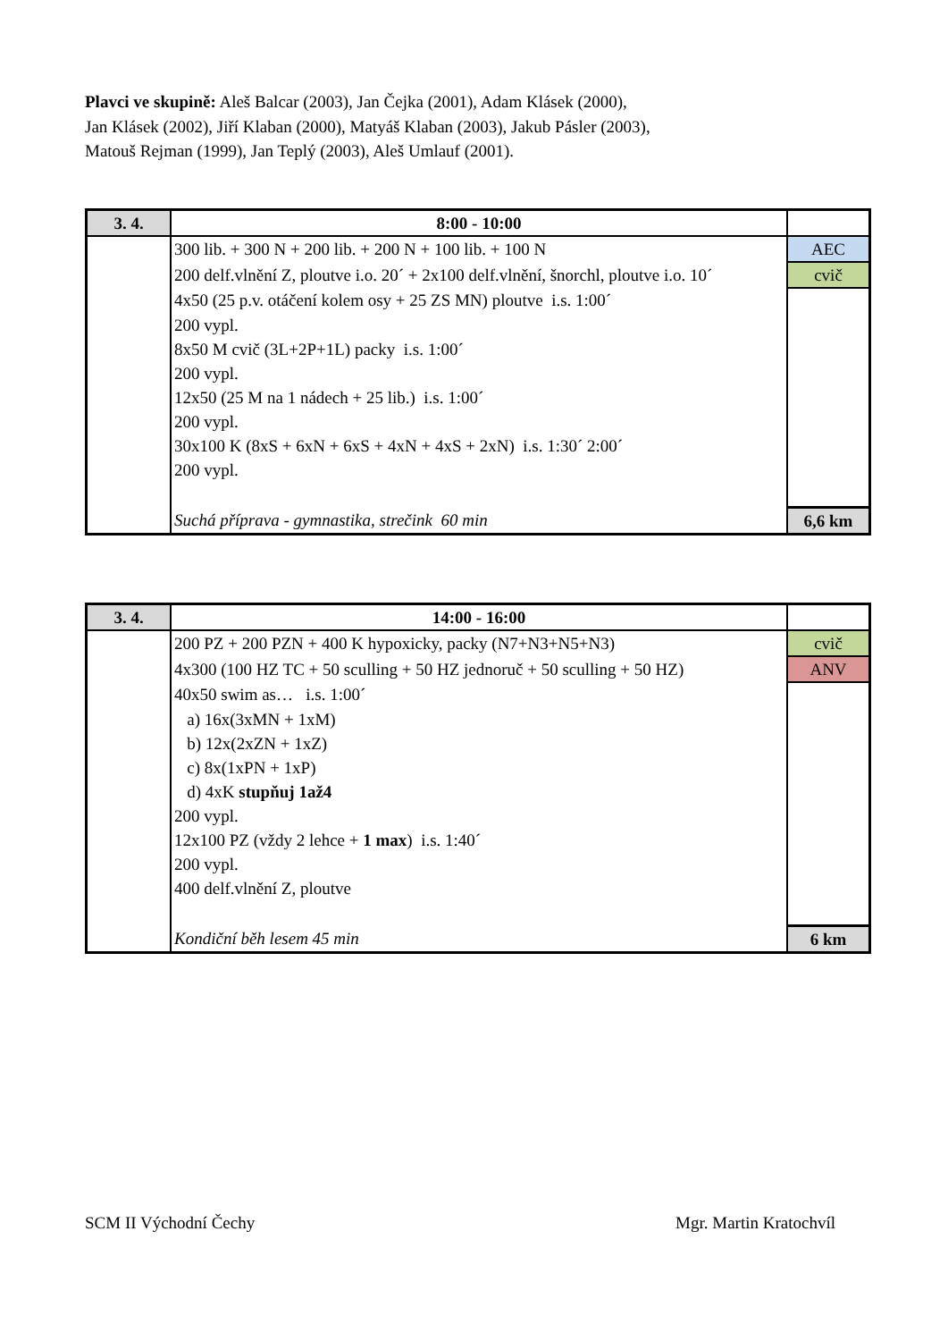Plavci ve skupině: Aleš Balcar (2003), Jan Čejka (2001), Adam Klásek (2000),
Jan Klásek (2002), Jiří Klaban (2000), Matyáš Klaban (2003), Jakub Pásler (2003),
Matouš Rejman (1999), Jan Teplý (2003), Aleš Umlauf (2001).
| 3. 4. | 8:00 - 10:00 | |
| | 300 lib. + 300 N + 200 lib. + 200 N + 100 lib. + 100 N | AEC |
| | 200 delf.vlnění Z, ploutve i.o. 20´ + 2x100 delf.vlnění, šnorchl, ploutve i.o. 10´ | cvič |
| | 4x50 (25 p.v. otáčení kolem osy + 25 ZS MN) ploutve i.s. 1:00´ | |
| | 200 vypl. | |
| | 8x50 M cvič (3L+2P+1L) packy i.s. 1:00´ | |
| | 200 vypl. | |
| | 12x50 (25 M na 1 nádech + 25 lib.) i.s. 1:00´ | |
| | 200 vypl. | |
| | 30x100 K (8xS + 6xN + 6xS + 4xN + 4xS + 2xN) i.s. 1:30´ 2:00´ | |
| | 200 vypl. | |
| | Suchá příprava - gymnastika, strečink 60 min | 6,6 km |
| 3. 4. | 14:00 - 16:00 | |
| | 200 PZ + 200 PZN + 400 K hypoxicky, packy (N7+N3+N5+N3) | cvič |
| | 4x300 (100 HZ TC + 50 sculling + 50 HZ jednoruč + 50 sculling + 50 HZ) | ANV |
| | 40x50 swim as… i.s. 1:00´ | |
| | a) 16x(3xMN + 1xM) | |
| | b) 12x(2xZN + 1xZ) | |
| | c) 8x(1xPN + 1xP) | |
| | d) 4xK stupňuj 1až4 | |
| | 200 vypl. | |
| | 12x100 PZ (vždy 2 lehce + 1 max ) i.s. 1:40´ | |
| | 200 vypl. | |
| | 400 delf.vlnění Z, ploutve | |
| | Kondiční běh lesem 45 min | 6 km |
SCM II Východní Čechy Mgr. Martin Kratochvíl